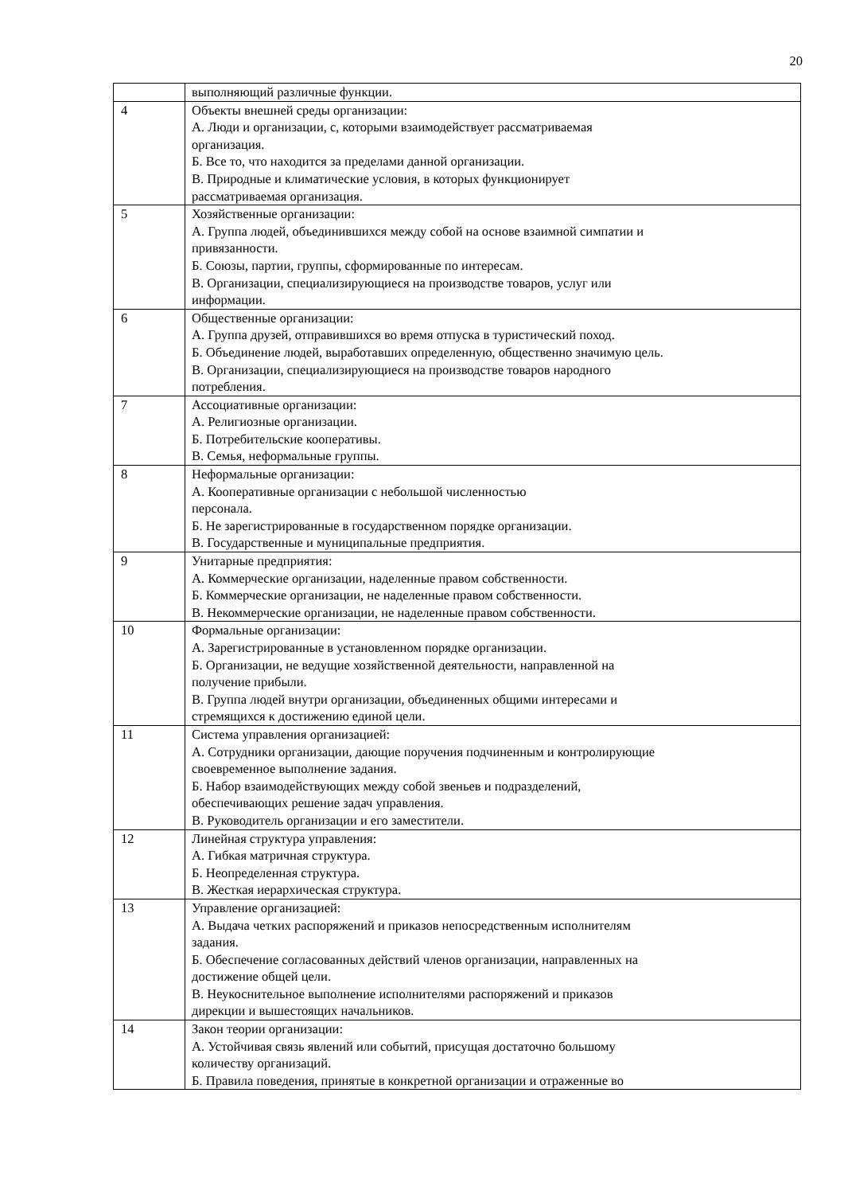20
| | выполняющий различные функции. |
| 4 | Объекты внешней среды организации: А. Люди и организации, с, которыми взаимодействует рассматриваемая организация. Б. Все то, что находится за пределами данной организации. В. Природные и климатические условия, в которых функционирует рассматриваемая организация. |
| 5 | Хозяйственные организации: А. Группа людей, объединившихся между собой на основе взаимной симпатии и привязанности. Б. Союзы, партии, группы, сформированные по интересам. В. Организации, специализирующиеся на производстве товаров, услуг или информации. |
| 6 | Общественные организации: А. Группа друзей, отправившихся во время отпуска в туристический поход. Б. Объединение людей, выработавших определенную, общественно значимую цель. В. Организации, специализирующиеся на производстве товаров народного потребления. |
| 7 | Ассоциативные организации: А. Религиозные организации. Б. Потребительские кооперативы. В. Семья, неформальные группы. |
| 8 | Неформальные организации: А. Кооперативные организации с небольшой численностью персонала. Б. Не зарегистрированные в государственном порядке организации. В. Государственные и муниципальные предприятия. |
| 9 | Унитарные предприятия: А. Коммерческие организации, наделенные правом собственности. Б. Коммерческие организации, не наделенные правом собственности. В. Некоммерческие организации, не наделенные правом собственности. |
| 10 | Формальные организации: А. Зарегистрированные в установленном порядке организации. Б. Организации, не ведущие хозяйственной деятельности, направленной на получение прибыли. В. Группа людей внутри организации, объединенных общими интересами и стремящихся к достижению единой цели. |
| 11 | Система управления организацией: А. Сотрудники организации, дающие поручения подчиненным и контролирующие своевременное выполнение задания. Б. Набор взаимодействующих между собой звеньев и подразделений, обеспечивающих решение задач управления. В. Руководитель организации и его заместители. |
| 12 | Линейная структура управления: А. Гибкая матричная структура. Б. Неопределенная структура. В. Жесткая иерархическая структура. |
| 13 | Управление организацией: А. Выдача четких распоряжений и приказов непосредственным исполнителям задания. Б. Обеспечение согласованных действий членов организации, направленных на достижение общей цели. В. Неукоснительное выполнение исполнителями распоряжений и приказов дирекции и вышестоящих начальников. |
| 14 | Закон теории организации: А. Устойчивая связь явлений или событий, присущая достаточно большому количеству организаций. Б. Правила поведения, принятые в конкретной организации и отраженные во |